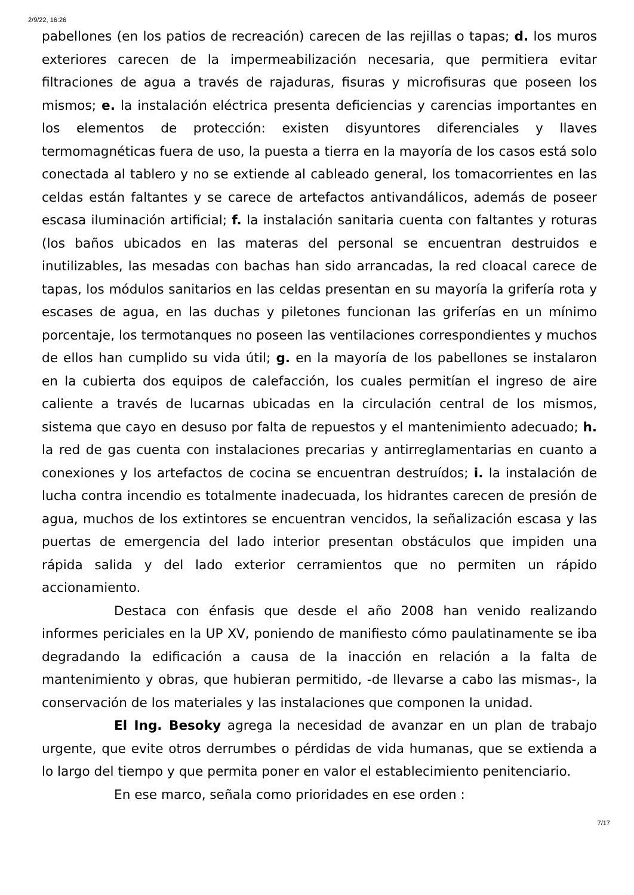2/9/22, 16:26
pabellones (en los patios de recreación) carecen de las rejillas o tapas; d. los muros exteriores carecen de la impermeabilización necesaria, que permitiera evitar filtraciones de agua a través de rajaduras, fisuras y microfisuras que poseen los mismos; e. la instalación eléctrica presenta deficiencias y carencias importantes en los elementos de protección: existen disyuntores diferenciales y llaves termomagnéticas fuera de uso, la puesta a tierra en la mayoría de los casos está solo conectada al tablero y no se extiende al cableado general, los tomacorrientes en las celdas están faltantes y se carece de artefactos antivandálicos, además de poseer escasa iluminación artificial; f. la instalación sanitaria cuenta con faltantes y roturas (los baños ubicados en las materas del personal se encuentran destruidos e inutilizables, las mesadas con bachas han sido arrancadas, la red cloacal carece de tapas, los módulos sanitarios en las celdas presentan en su mayoría la grifería rota y escases de agua, en las duchas y piletones funcionan las griferías en un mínimo porcentaje, los termotanques no poseen las ventilaciones correspondientes y muchos de ellos han cumplido su vida útil; g. en la mayoría de los pabellones se instalaron en la cubierta dos equipos de calefacción, los cuales permitían el ingreso de aire caliente a través de lucarnas ubicadas en la circulación central de los mismos, sistema que cayo en desuso por falta de repuestos y el mantenimiento adecuado; h. la red de gas cuenta con instalaciones precarias y antirreglamentarias en cuanto a conexiones y los artefactos de cocina se encuentran destruídos; i. la instalación de lucha contra incendio es totalmente inadecuada, los hidrantes carecen de presión de agua, muchos de los extintores se encuentran vencidos, la señalización escasa y las puertas de emergencia del lado interior presentan obstáculos que impiden una rápida salida y del lado exterior cerramientos que no permiten un rápido accionamiento.
Destaca con énfasis que desde el año 2008 han venido realizando informes periciales en la UP XV, poniendo de manifiesto cómo paulatinamente se iba degradando la edificación a causa de la inacción en relación a la falta de mantenimiento y obras, que hubieran permitido, -de llevarse a cabo las mismas-, la conservación de los materiales y las instalaciones que componen la unidad.
El Ing. Besoky agrega la necesidad de avanzar en un plan de trabajo urgente, que evite otros derrumbes o pérdidas de vida humanas, que se extienda a lo largo del tiempo y que permita poner en valor el establecimiento penitenciario.
En ese marco, señala como prioridades en ese orden :
7/17